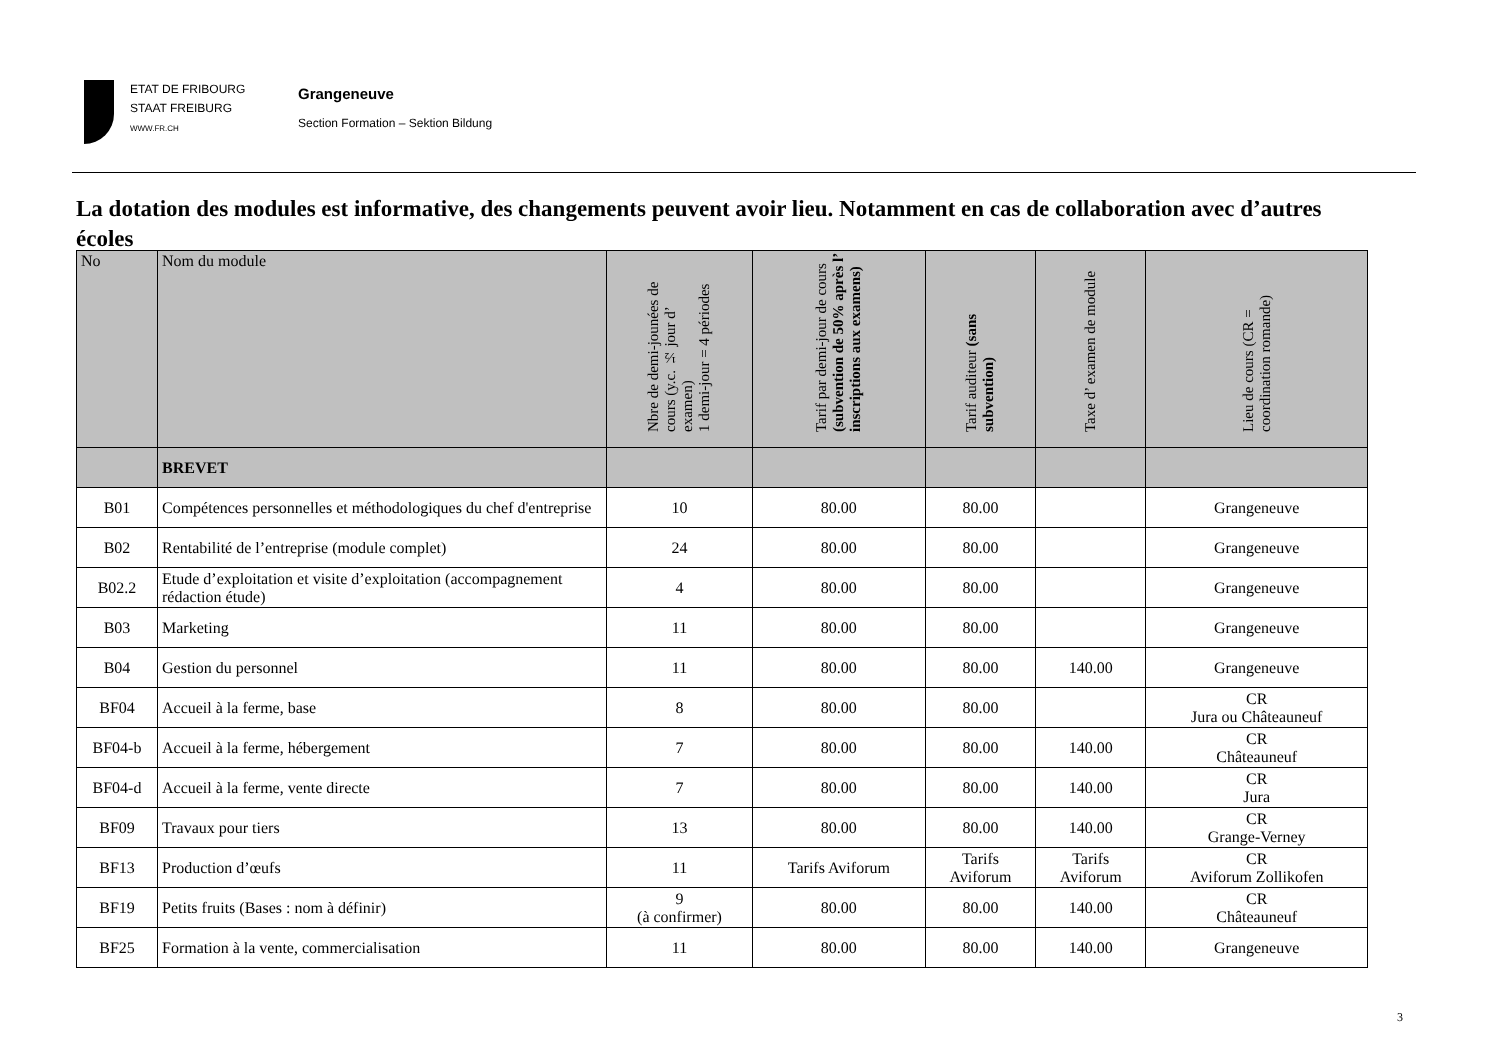ETAT DE FRIBOURG
STAAT FREIBURG
WWW.FR.CH
Grangeneuve
Section Formation – Sektion Bildung
La dotation des modules est informative, des changements peuvent avoir lieu. Notamment en cas de collaboration avec d’autres écoles
| No | Nom du module | Nbre de demi-jounées de cours (y.c. ½ jour d’ examen) 1 demi-jour = 4 périodes | Tarif par demi-jour de cours (subvention de 50% après l’ inscriptions aux examens) | Tarif auditeur (sans subvention) | Taxe d’ examen de module | Lieu de cours (CR = coordination romande) |
| --- | --- | --- | --- | --- | --- | --- |
| | BREVET | | | | | |
| B01 | Compétences personnelles et méthodologiques du chef d'entreprise | 10 | 80.00 | 80.00 | | Grangeneuve |
| B02 | Rentabilité de l’entreprise (module complet) | 24 | 80.00 | 80.00 | | Grangeneuve |
| B02.2 | Etude d’exploitation et visite d’exploitation (accompagnement rédaction étude) | 4 | 80.00 | 80.00 | | Grangeneuve |
| B03 | Marketing | 11 | 80.00 | 80.00 | | Grangeneuve |
| B04 | Gestion du personnel | 11 | 80.00 | 80.00 | 140.00 | Grangeneuve |
| BF04 | Accueil à la ferme, base | 8 | 80.00 | 80.00 | | CR Jura ou Châteauneuf |
| BF04-b | Accueil à la ferme, hébergement | 7 | 80.00 | 80.00 | 140.00 | CR Châteauneuf |
| BF04-d | Accueil à la ferme, vente directe | 7 | 80.00 | 80.00 | 140.00 | CR Jura |
| BF09 | Travaux pour tiers | 13 | 80.00 | 80.00 | 140.00 | CR Grange-Verney |
| BF13 | Production d’œufs | 11 | Tarifs Aviforum | Tarifs Aviforum | Tarifs Aviforum | CR Aviforum Zollikofen |
| BF19 | Petits fruits (Bases : nom à définir) | 9 (à confirmer) | 80.00 | 80.00 | 140.00 | CR Châteauneuf |
| BF25 | Formation à la vente, commercialisation | 11 | 80.00 | 80.00 | 140.00 | Grangeneuve |
3